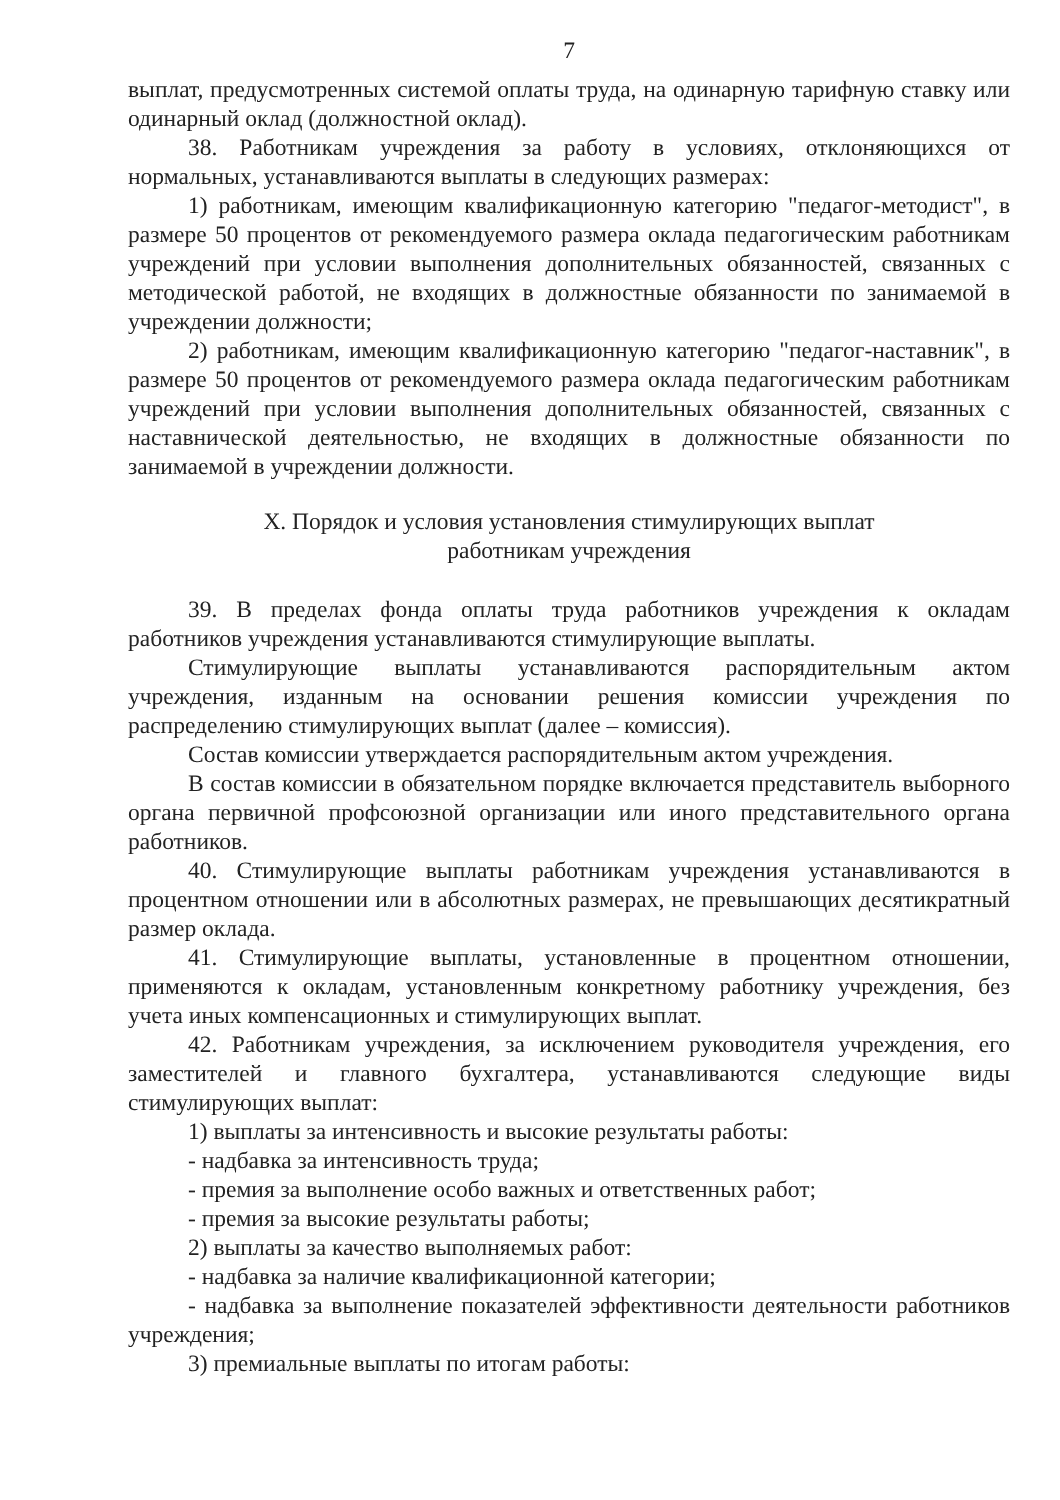7
выплат, предусмотренных системой оплаты труда, на одинарную тарифную ставку или одинарный оклад (должностной оклад).
38. Работникам учреждения за работу в условиях, отклоняющихся от нормальных, устанавливаются выплаты в следующих размерах:
1) работникам, имеющим квалификационную категорию "педагог-методист", в размере 50 процентов от рекомендуемого размера оклада педагогическим работникам учреждений при условии выполнения дополнительных обязанностей, связанных с методической работой, не входящих в должностные обязанности по занимаемой в учреждении должности;
2) работникам, имеющим квалификационную категорию "педагог-наставник", в размере 50 процентов от рекомендуемого размера оклада педагогическим работникам учреждений при условии выполнения дополнительных обязанностей, связанных с наставнической деятельностью, не входящих в должностные обязанности по занимаемой в учреждении должности.
X. Порядок и условия установления стимулирующих выплат
работникам учреждения
39. В пределах фонда оплаты труда работников учреждения к окладам работников учреждения устанавливаются стимулирующие выплаты.
Стимулирующие выплаты устанавливаются распорядительным актом учреждения, изданным на основании решения комиссии учреждения по распределению стимулирующих выплат (далее – комиссия).
Состав комиссии утверждается распорядительным актом учреждения.
В состав комиссии в обязательном порядке включается представитель выборного органа первичной профсоюзной организации или иного представительного органа работников.
40. Стимулирующие выплаты работникам учреждения устанавливаются в процентном отношении или в абсолютных размерах, не превышающих десятикратный размер оклада.
41. Стимулирующие выплаты, установленные в процентном отношении, применяются к окладам, установленным конкретному работнику учреждения, без учета иных компенсационных и стимулирующих выплат.
42. Работникам учреждения, за исключением руководителя учреждения, его заместителей и главного бухгалтера, устанавливаются следующие виды стимулирующих выплат:
1) выплаты за интенсивность и высокие результаты работы:
- надбавка за интенсивность труда;
- премия за выполнение особо важных и ответственных работ;
- премия за высокие результаты работы;
2) выплаты за качество выполняемых работ:
- надбавка за наличие квалификационной категории;
- надбавка за выполнение показателей эффективности деятельности работников учреждения;
3) премиальные выплаты по итогам работы: